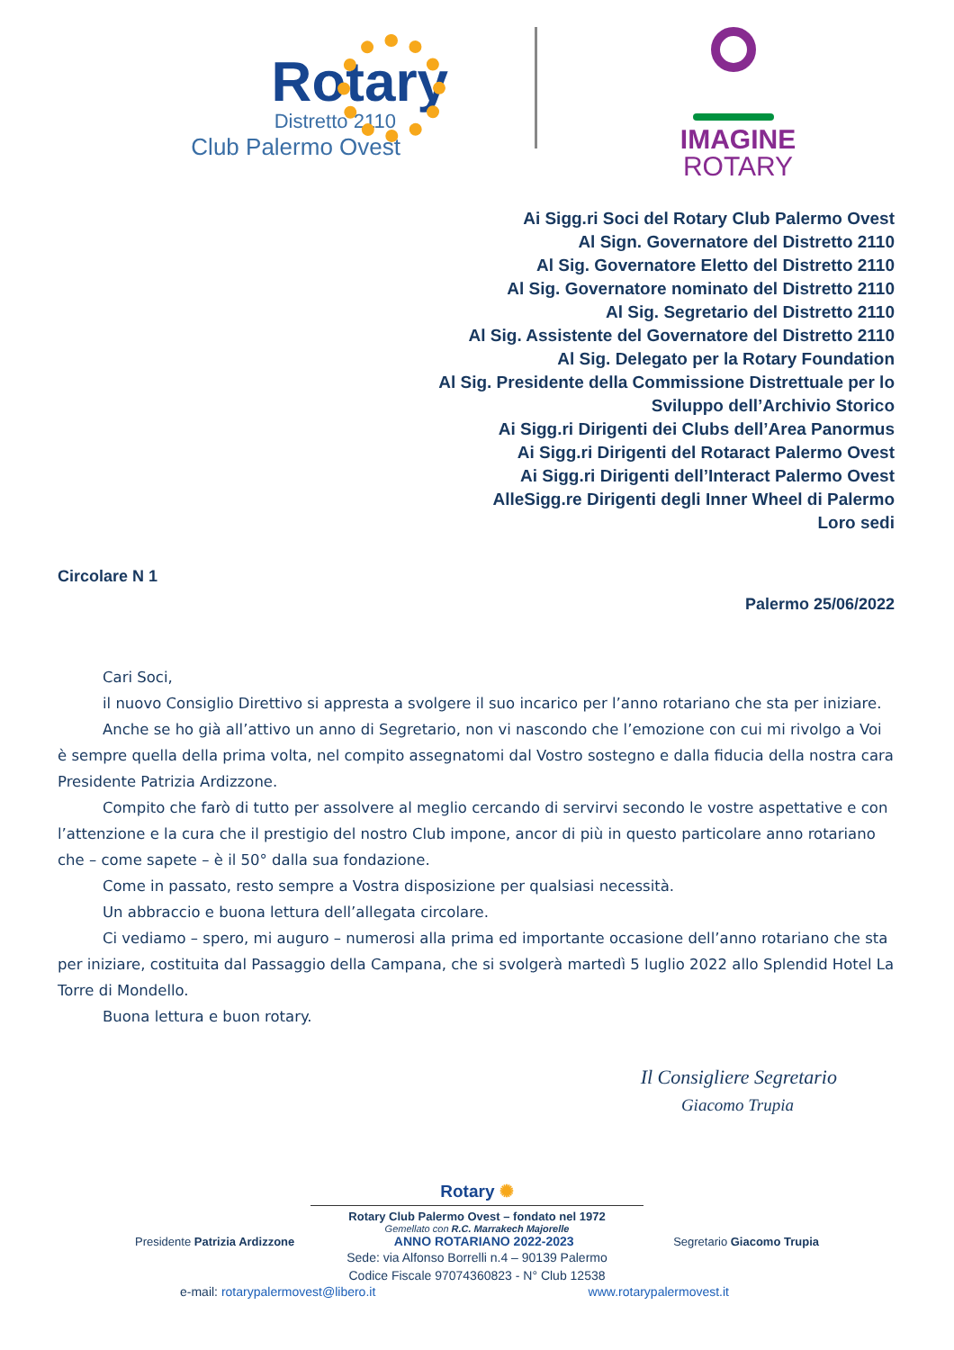Rotary
Distretto 2110
Club Palermo Ovest
IMAGINE
ROTARY
Ai Sigg.ri Soci del Rotary Club Palermo Ovest
Al Sign. Governatore del Distretto 2110
Al Sig. Governatore Eletto del Distretto 2110
Al Sig. Governatore nominato del Distretto 2110
Al Sig. Segretario del Distretto 2110
Al Sig. Assistente del Governatore del Distretto 2110
Al Sig. Delegato per la Rotary Foundation
Al Sig. Presidente della Commissione Distrettuale per lo
Sviluppo dell’Archivio Storico
Ai Sigg.ri Dirigenti dei Clubs dell’Area Panormus
Ai Sigg.ri Dirigenti del Rotaract Palermo Ovest
Ai Sigg.ri Dirigenti dell’Interact Palermo Ovest
AlleSigg.re Dirigenti degli Inner Wheel di Palermo
Loro sedi
Circolare N 1
Palermo 25/06/2022
Cari Soci,
il nuovo Consiglio Direttivo si appresta a svolgere il suo incarico per l’anno rotariano che sta per iniziare.
Anche se ho già all’attivo un anno di Segretario, non vi nascondo che l’emozione con cui mi rivolgo a Voi è sempre quella della prima volta, nel compito assegnatomi dal Vostro sostegno e dalla fiducia della nostra cara Presidente Patrizia Ardizzone.
Compito che farò di tutto per assolvere al meglio cercando di servirvi secondo le vostre aspettative e con l’attenzione e la cura che il prestigio del nostro Club impone, ancor di più in questo particolare anno rotariano che – come sapete – è il 50° dalla sua fondazione.
Come in passato, resto sempre a Vostra disposizione per qualsiasi necessità.
Un abbraccio e buona lettura dell’allegata circolare.
Ci vediamo – spero, mi auguro – numerosi alla prima ed importante occasione dell’anno rotariano che sta per iniziare, costituita dal Passaggio della Campana, che si svolgerà martedì 5 luglio 2022 allo Splendid Hotel La Torre di Mondello.
Buona lettura e buon rotary.
Il Consigliere Segretario
Giacomo Trupia
Rotary ✺
Rotary Club Palermo Ovest – fondato nel 1972
Gemellato con R.C. Marrakech Majorelle
Presidente Patrizia Ardizzone ANNO ROTARIANO 2022-2023 Segretario Giacomo Trupia
Sede: via Alfonso Borrelli n.4 – 90139 Palermo
Codice Fiscale 97074360823 - N° Club 12538
e-mail: rotarypalermovest@libero.it www.rotarypalermovest.it